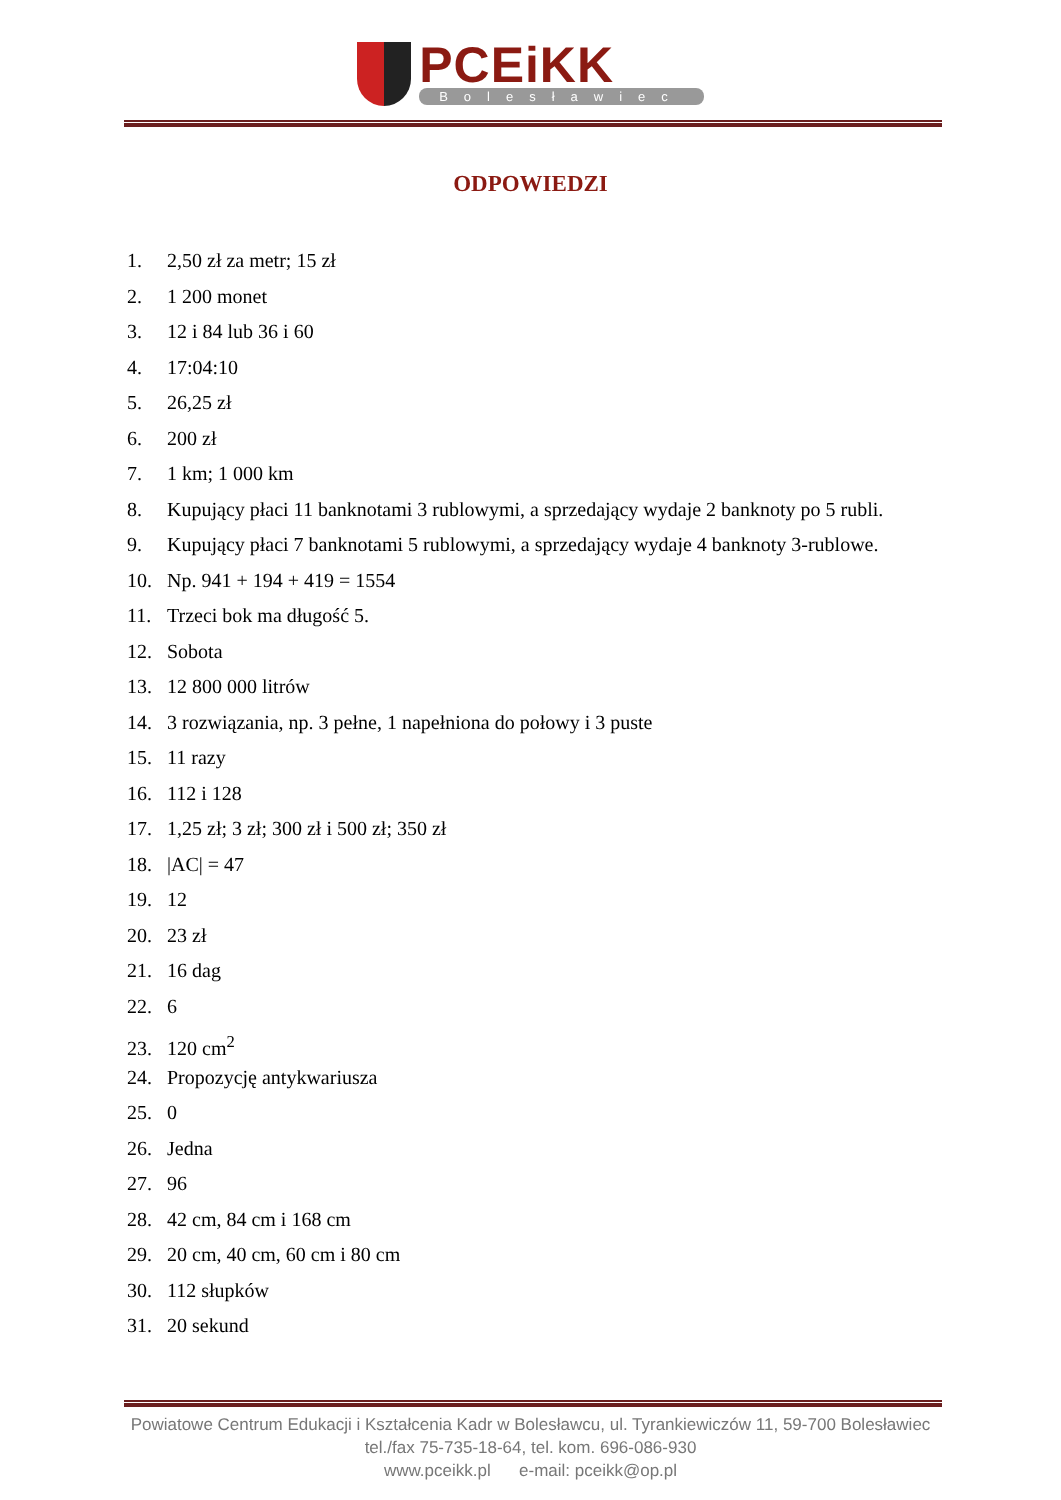PCEiKK Bolesławiec
ODPOWIEDZI
1. 2,50 zł za metr; 15 zł
2. 1 200 monet
3. 12 i 84 lub 36 i 60
4. 17:04:10
5. 26,25 zł
6. 200 zł
7. 1 km; 1 000 km
8. Kupujący płaci 11 banknotami 3 rublowymi, a sprzedający wydaje 2 banknoty po 5 rubli.
9. Kupujący płaci 7 banknotami 5 rublowymi, a sprzedający wydaje 4 banknoty 3-rublowe.
10. Np. 941 + 194 + 419 = 1554
11. Trzeci bok ma długość 5.
12. Sobota
13. 12 800 000 litrów
14. 3 rozwiązania, np. 3 pełne, 1 napełniona do połowy i 3 puste
15. 11 razy
16. 112 i 128
17. 1,25 zł; 3 zł; 300 zł i 500 zł; 350 zł
18. |AC| = 47
19. 12
20. 23 zł
21. 16 dag
22. 6
23. 120 cm<sup>2</sup>
24. Propozycję antykwariusza
25. 0
26. Jedna
27. 96
28. 42 cm, 84 cm i 168 cm
29. 20 cm, 40 cm, 60 cm i 80 cm
30. 112 słupków
31. 20 sekund
Powiatowe Centrum Edukacji i Kształcenia Kadr w Bolesławcu, ul. Tyrankiewiczów 11, 59-700 Bolesławiec
tel./fax 75-735-18-64, tel. kom. 696-086-930
www.pceikk.pl e-mail: pceikk@op.pl